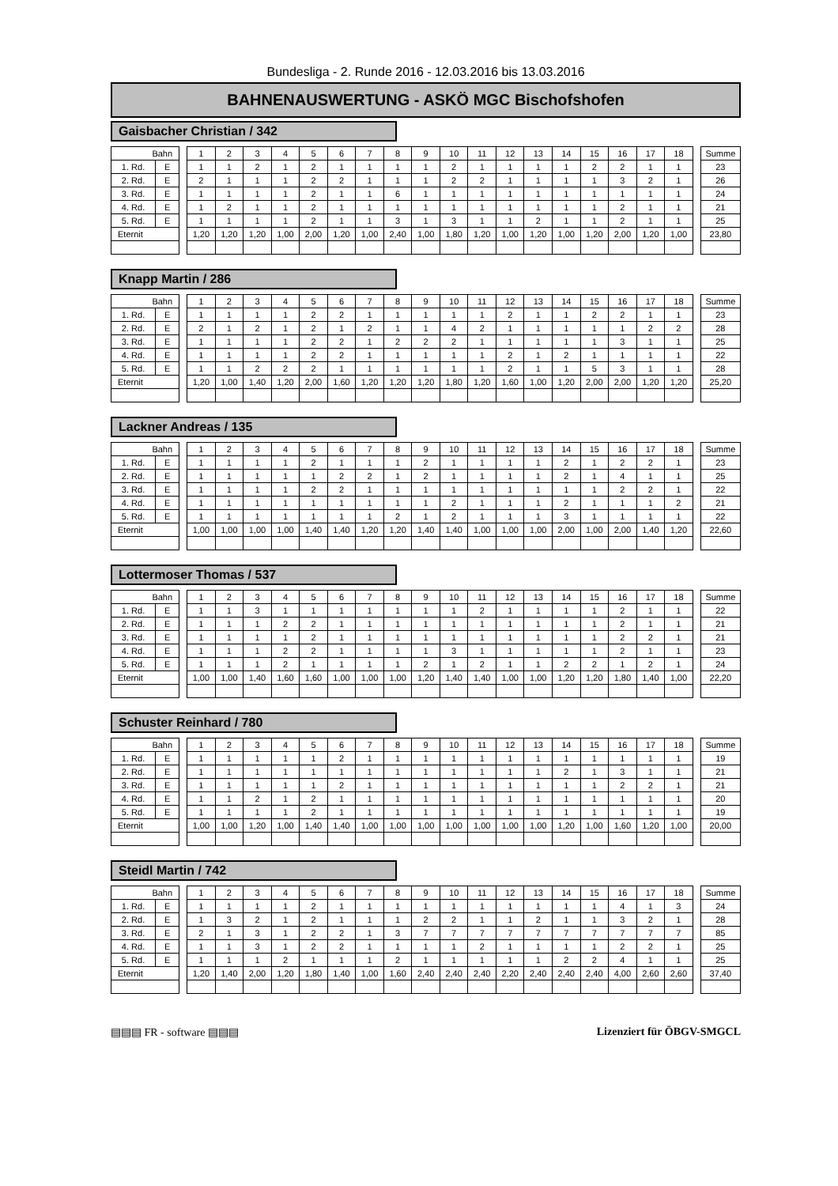Bundesliga - 2. Runde 2016 - 12.03.2016 bis 13.03.2016
BAHNENAUSWERTUNG - ASKÖ MGC Bischofshofen
Gaisbacher Christian / 342
| Bahn | | | 1 | 2 | 3 | 4 | 5 | 6 | 7 | 8 | 9 | 10 | 11 | 12 | 13 | 14 | 15 | 16 | 17 | 18 | | Summe |
| 1. Rd. | E | | 1 | 1 | 2 | 1 | 2 | 1 | 1 | 1 | 1 | 2 | 1 | 1 | 1 | 1 | 2 | 2 | 1 | 1 | | 23 |
| 2. Rd. | E | | 2 | 1 | 1 | 1 | 2 | 2 | 1 | 1 | 1 | 2 | 2 | 1 | 1 | 1 | 1 | 3 | 2 | 1 | | 26 |
| 3. Rd. | E | | 1 | 1 | 1 | 1 | 2 | 1 | 1 | 6 | 1 | 1 | 1 | 1 | 1 | 1 | 1 | 1 | 1 | 1 | | 24 |
| 4. Rd. | E | | 1 | 2 | 1 | 1 | 2 | 1 | 1 | 1 | 1 | 1 | 1 | 1 | 1 | 1 | 1 | 2 | 1 | 1 | | 21 |
| 5. Rd. | E | | 1 | 1 | 1 | 1 | 2 | 1 | 1 | 3 | 1 | 3 | 1 | 1 | 2 | 1 | 1 | 2 | 1 | 1 | | 25 |
| Eternit | | | 1,20 | 1,20 | 1,20 | 1,00 | 2,00 | 1,20 | 1,00 | 2,40 | 1,00 | 1,80 | 1,20 | 1,00 | 1,20 | 1,00 | 1,20 | 2,00 | 1,20 | 1,00 | | 23,80 |
Knapp Martin / 286
| Bahn | | | 1 | 2 | 3 | 4 | 5 | 6 | 7 | 8 | 9 | 10 | 11 | 12 | 13 | 14 | 15 | 16 | 17 | 18 | | Summe |
| 1. Rd. | E | | 1 | 1 | 1 | 1 | 2 | 2 | 1 | 1 | 1 | 1 | 1 | 2 | 1 | 1 | 2 | 2 | 1 | 1 | | 23 |
| 2. Rd. | E | | 2 | 1 | 2 | 1 | 2 | 1 | 2 | 1 | 1 | 4 | 2 | 1 | 1 | 1 | 1 | 1 | 2 | 2 | | 28 |
| 3. Rd. | E | | 1 | 1 | 1 | 1 | 2 | 2 | 1 | 2 | 2 | 2 | 1 | 1 | 1 | 1 | 1 | 3 | 1 | 1 | | 25 |
| 4. Rd. | E | | 1 | 1 | 1 | 1 | 2 | 2 | 1 | 1 | 1 | 1 | 1 | 2 | 1 | 2 | 1 | 1 | 1 | 1 | | 22 |
| 5. Rd. | E | | 1 | 1 | 2 | 2 | 2 | 1 | 1 | 1 | 1 | 1 | 1 | 2 | 1 | 1 | 5 | 3 | 1 | 1 | | 28 |
| Eternit | | | 1,20 | 1,00 | 1,40 | 1,20 | 2,00 | 1,60 | 1,20 | 1,20 | 1,20 | 1,80 | 1,20 | 1,60 | 1,00 | 1,20 | 2,00 | 2,00 | 1,20 | 1,20 | | 25,20 |
Lackner Andreas / 135
| Bahn | | | 1 | 2 | 3 | 4 | 5 | 6 | 7 | 8 | 9 | 10 | 11 | 12 | 13 | 14 | 15 | 16 | 17 | 18 | | Summe |
| 1. Rd. | E | | 1 | 1 | 1 | 1 | 2 | 1 | 1 | 1 | 2 | 1 | 1 | 1 | 1 | 2 | 1 | 2 | 2 | 1 | | 23 |
| 2. Rd. | E | | 1 | 1 | 1 | 1 | 1 | 2 | 2 | 1 | 2 | 1 | 1 | 1 | 1 | 2 | 1 | 4 | 1 | 1 | | 25 |
| 3. Rd. | E | | 1 | 1 | 1 | 1 | 2 | 2 | 1 | 1 | 1 | 1 | 1 | 1 | 1 | 1 | 1 | 2 | 2 | 1 | | 22 |
| 4. Rd. | E | | 1 | 1 | 1 | 1 | 1 | 1 | 1 | 1 | 1 | 2 | 1 | 1 | 1 | 2 | 1 | 1 | 1 | 2 | | 21 |
| 5. Rd. | E | | 1 | 1 | 1 | 1 | 1 | 1 | 1 | 2 | 1 | 2 | 1 | 1 | 1 | 3 | 1 | 1 | 1 | 1 | | 22 |
| Eternit | | | 1,00 | 1,00 | 1,00 | 1,00 | 1,40 | 1,40 | 1,20 | 1,20 | 1,40 | 1,40 | 1,00 | 1,00 | 1,00 | 2,00 | 1,00 | 2,00 | 1,40 | 1,20 | | 22,60 |
Lottermoser Thomas / 537
| Bahn | | | 1 | 2 | 3 | 4 | 5 | 6 | 7 | 8 | 9 | 10 | 11 | 12 | 13 | 14 | 15 | 16 | 17 | 18 | | Summe |
| 1. Rd. | E | | 1 | 1 | 3 | 1 | 1 | 1 | 1 | 1 | 1 | 1 | 2 | 1 | 1 | 1 | 1 | 2 | 1 | 1 | | 22 |
| 2. Rd. | E | | 1 | 1 | 1 | 2 | 2 | 1 | 1 | 1 | 1 | 1 | 1 | 1 | 1 | 1 | 1 | 2 | 1 | 1 | | 21 |
| 3. Rd. | E | | 1 | 1 | 1 | 1 | 2 | 1 | 1 | 1 | 1 | 1 | 1 | 1 | 1 | 1 | 1 | 2 | 2 | 1 | | 21 |
| 4. Rd. | E | | 1 | 1 | 1 | 2 | 2 | 1 | 1 | 1 | 1 | 3 | 1 | 1 | 1 | 1 | 1 | 2 | 1 | 1 | | 23 |
| 5. Rd. | E | | 1 | 1 | 1 | 2 | 1 | 1 | 1 | 1 | 2 | 1 | 2 | 1 | 1 | 2 | 2 | 1 | 2 | 1 | | 24 |
| Eternit | | | 1,00 | 1,00 | 1,40 | 1,60 | 1,60 | 1,00 | 1,00 | 1,00 | 1,20 | 1,40 | 1,40 | 1,00 | 1,00 | 1,20 | 1,20 | 1,80 | 1,40 | 1,00 | | 22,20 |
Schuster Reinhard / 780
| Bahn | | | 1 | 2 | 3 | 4 | 5 | 6 | 7 | 8 | 9 | 10 | 11 | 12 | 13 | 14 | 15 | 16 | 17 | 18 | | Summe |
| 1. Rd. | E | | 1 | 1 | 1 | 1 | 1 | 2 | 1 | 1 | 1 | 1 | 1 | 1 | 1 | 1 | 1 | 1 | 1 | 1 | | 19 |
| 2. Rd. | E | | 1 | 1 | 1 | 1 | 1 | 1 | 1 | 1 | 1 | 1 | 1 | 1 | 1 | 2 | 1 | 3 | 1 | 1 | | 21 |
| 3. Rd. | E | | 1 | 1 | 1 | 1 | 1 | 2 | 1 | 1 | 1 | 1 | 1 | 1 | 1 | 1 | 1 | 2 | 2 | 1 | | 21 |
| 4. Rd. | E | | 1 | 1 | 2 | 1 | 2 | 1 | 1 | 1 | 1 | 1 | 1 | 1 | 1 | 1 | 1 | 1 | 1 | 1 | | 20 |
| 5. Rd. | E | | 1 | 1 | 1 | 1 | 2 | 1 | 1 | 1 | 1 | 1 | 1 | 1 | 1 | 1 | 1 | 1 | 1 | 1 | | 19 |
| Eternit | | | 1,00 | 1,00 | 1,20 | 1,00 | 1,40 | 1,40 | 1,00 | 1,00 | 1,00 | 1,00 | 1,00 | 1,00 | 1,00 | 1,20 | 1,00 | 1,60 | 1,20 | 1,00 | | 20,00 |
Steidl Martin / 742
| Bahn | | | 1 | 2 | 3 | 4 | 5 | 6 | 7 | 8 | 9 | 10 | 11 | 12 | 13 | 14 | 15 | 16 | 17 | 18 | | Summe |
| 1. Rd. | E | | 1 | 1 | 1 | 1 | 2 | 1 | 1 | 1 | 1 | 1 | 1 | 1 | 1 | 1 | 1 | 4 | 1 | 3 | | 24 |
| 2. Rd. | E | | 1 | 3 | 2 | 1 | 2 | 1 | 1 | 1 | 2 | 2 | 1 | 1 | 2 | 1 | 1 | 3 | 2 | 1 | | 28 |
| 3. Rd. | E | | 2 | 1 | 3 | 1 | 2 | 2 | 1 | 3 | 7 | 7 | 7 | 7 | 7 | 7 | 7 | 7 | 7 | 7 | | 85 |
| 4. Rd. | E | | 1 | 1 | 3 | 1 | 2 | 2 | 1 | 1 | 1 | 1 | 2 | 1 | 1 | 1 | 1 | 2 | 2 | 1 | | 25 |
| 5. Rd. | E | | 1 | 1 | 1 | 2 | 1 | 1 | 1 | 2 | 1 | 1 | 1 | 1 | 1 | 2 | 2 | 4 | 1 | 1 | | 25 |
| Eternit | | | 1,20 | 1,40 | 2,00 | 1,20 | 1,80 | 1,40 | 1,00 | 1,60 | 2,40 | 2,40 | 2,40 | 2,20 | 2,40 | 2,40 | 2,40 | 4,00 | 2,60 | 2,60 | | 37,40 |
▤▤▤ FR - software ▤▤▤ Lizenziert für ÖBGV-SMGCL